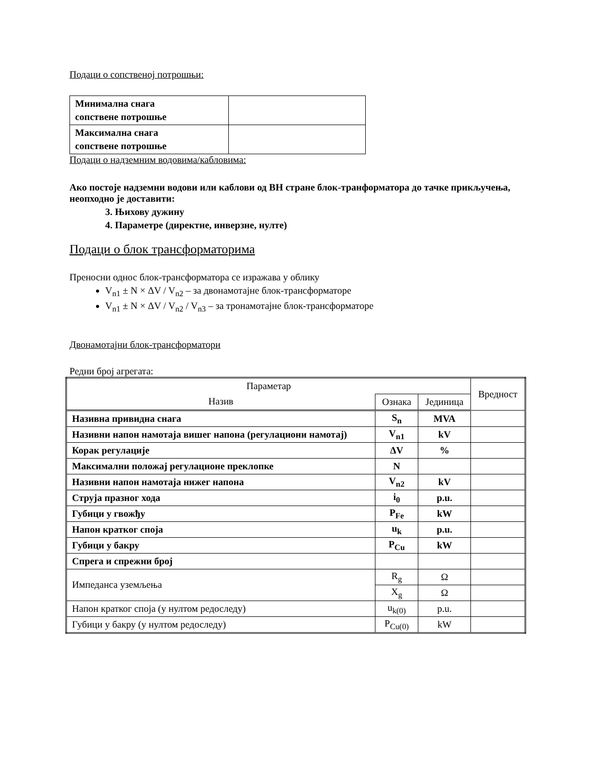Подаци о сопственој потрошњи:
| Минимална снага сопствене потрошње | |
| Максимална снага сопствене потрошње | |
Подаци о надземним водовима/кабловима:
Ако постоје надземни водови или каблови од ВН стране блок-транформатора до тачке прикључења, неопходно је доставити:
3. Њихову дужину
4. Параметре (директне, инверзне, нулте)
Подаци о блок трансформаторима
Преносни однос блок-трансформатора се изражава у облику
V<sub>n1</sub> ± N × ΔV / V<sub>n2</sub> – за двонамотајне блок-трансформаторе
V<sub>n1</sub> ± N × ΔV / V<sub>n2</sub> / V<sub>n3</sub> – за тронамотајне блок-трансформаторе
Двонамотајни блок-трансформатори
Редни број агрегата:
| Параметар | | | Вредност |
| Назив | Ознака | Јединица | |
| Називна привидна снага | S<sub>n</sub> | MVA | |
| Називни напон намотаја вишег напона (регулациони намотај) | V<sub>n1</sub> | kV | |
| Корак регулације | ΔV | % | |
| Максимални положај регулационе преклопке | N | | |
| Називни напон намотаја нижег напона | V<sub>n2</sub> | kV | |
| Струја празног хода | i<sub>0</sub> | p.u. | |
| Губици у гвожђу | P<sub>Fe</sub> | kW | |
| Напон кратког споја | u<sub>k</sub> | p.u. | |
| Губици у бакру | P<sub>Cu</sub> | kW | |
| Спрега и спрежни број | | | |
| Импеданса уземљења | R<sub>g</sub> | Ω | |
| | X<sub>g</sub> | Ω | |
| Напон кратког споја (у нултом редоследу) | u<sub>k(0)</sub> | p.u. | |
| Губици у бакру (у нултом редоследу) | P<sub>Cu(0)</sub> | kW | |